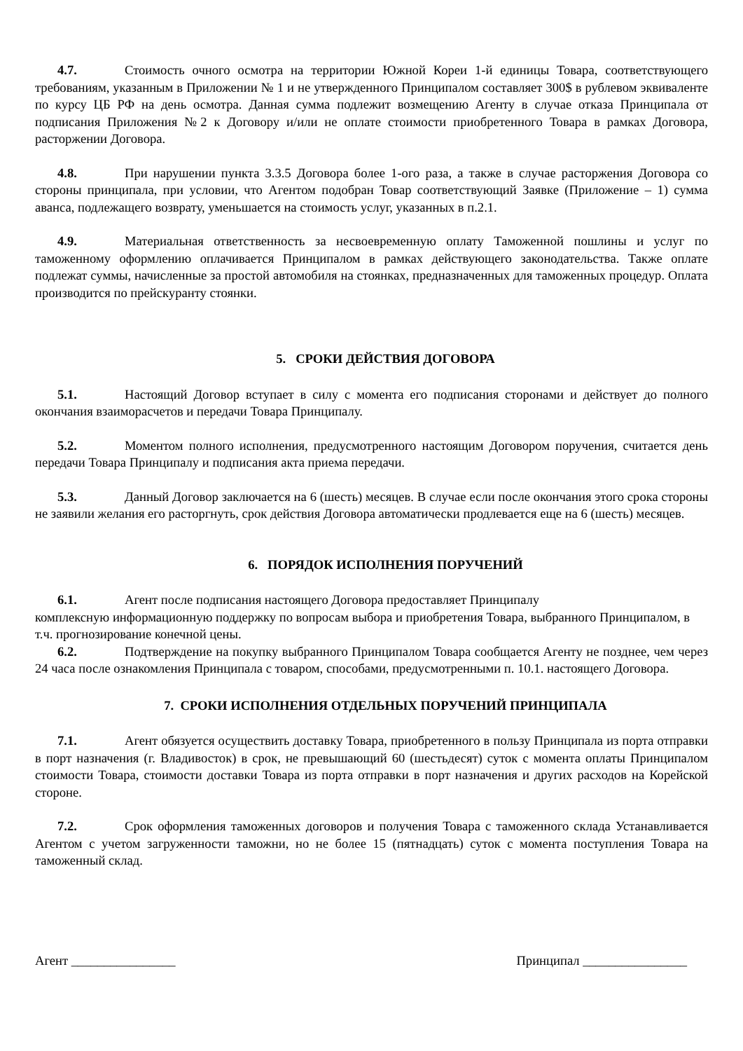4.7. Стоимость очного осмотра на территории Южной Кореи 1-й единицы Товара, соответствующего требованиям, указанным в Приложении № 1 и не утвержденного Принципалом составляет 300$ в рублевом эквиваленте по курсу ЦБ РФ на день осмотра. Данная сумма подлежит возмещению Агенту в случае отказа Принципала от подписания Приложения №2 к Договору и/или не оплате стоимости приобретенного Товара в рамках Договора, расторжении Договора.
4.8. При нарушении пункта 3.3.5 Договора более 1-ого раза, а также в случае расторжения Договора со стороны принципала, при условии, что Агентом подобран Товар соответствующий Заявке (Приложение – 1) сумма аванса, подлежащего возврату, уменьшается на стоимость услуг, указанных в п.2.1.
4.9. Материальная ответственность за несвоевременную оплату Таможенной пошлины и услуг по таможенному оформлению оплачивается Принципалом в рамках действующего законодательства. Также оплате подлежат суммы, начисленные за простой автомобиля на стоянках, предназначенных для таможенных процедур. Оплата производится по прейскуранту стоянки.
5. СРОКИ ДЕЙСТВИЯ ДОГОВОРА
5.1. Настоящий Договор вступает в силу с момента его подписания сторонами и действует до полного окончания взаиморасчетов и передачи Товара Принципалу.
5.2. Моментом полного исполнения, предусмотренного настоящим Договором поручения, считается день передачи Товара Принципалу и подписания акта приема передачи.
5.3. Данный Договор заключается на 6 (шесть) месяцев. В случае если после окончания этого срока стороны не заявили желания его расторгнуть, срок действия Договора автоматически продлевается еще на 6 (шесть) месяцев.
6. ПОРЯДОК ИСПОЛНЕНИЯ ПОРУЧЕНИЙ
6.1. Агент после подписания настоящего Договора предоставляет Принципалу
комплексную информационную поддержку по вопросам выбора и приобретения Товара, выбранного Принципалом, в т.ч. прогнозирование конечной цены.
6.2. Подтверждение на покупку выбранного Принципалом Товара сообщается Агенту не позднее, чем через 24 часа после ознакомления Принципала с товаром, способами, предусмотренными п. 10.1. настоящего Договора.
7. СРОКИ ИСПОЛНЕНИЯ ОТДЕЛЬНЫХ ПОРУЧЕНИЙ ПРИНЦИПАЛА
7.1. Агент обязуется осуществить доставку Товара, приобретенного в пользу Принципала из порта отправки в порт назначения (г. Владивосток) в срок, не превышающий 60 (шестьдесят) суток с момента оплаты Принципалом стоимости Товара, стоимости доставки Товара из порта отправки в порт назначения и других расходов на Корейской стороне.
7.2. Срок оформления таможенных договоров и получения Товара с таможенного склада Устанавливается Агентом с учетом загруженности таможни, но не более 15 (пятнадцать) суток с момента поступления Товара на таможенный склад.
Агент ________________ Принципал ________________